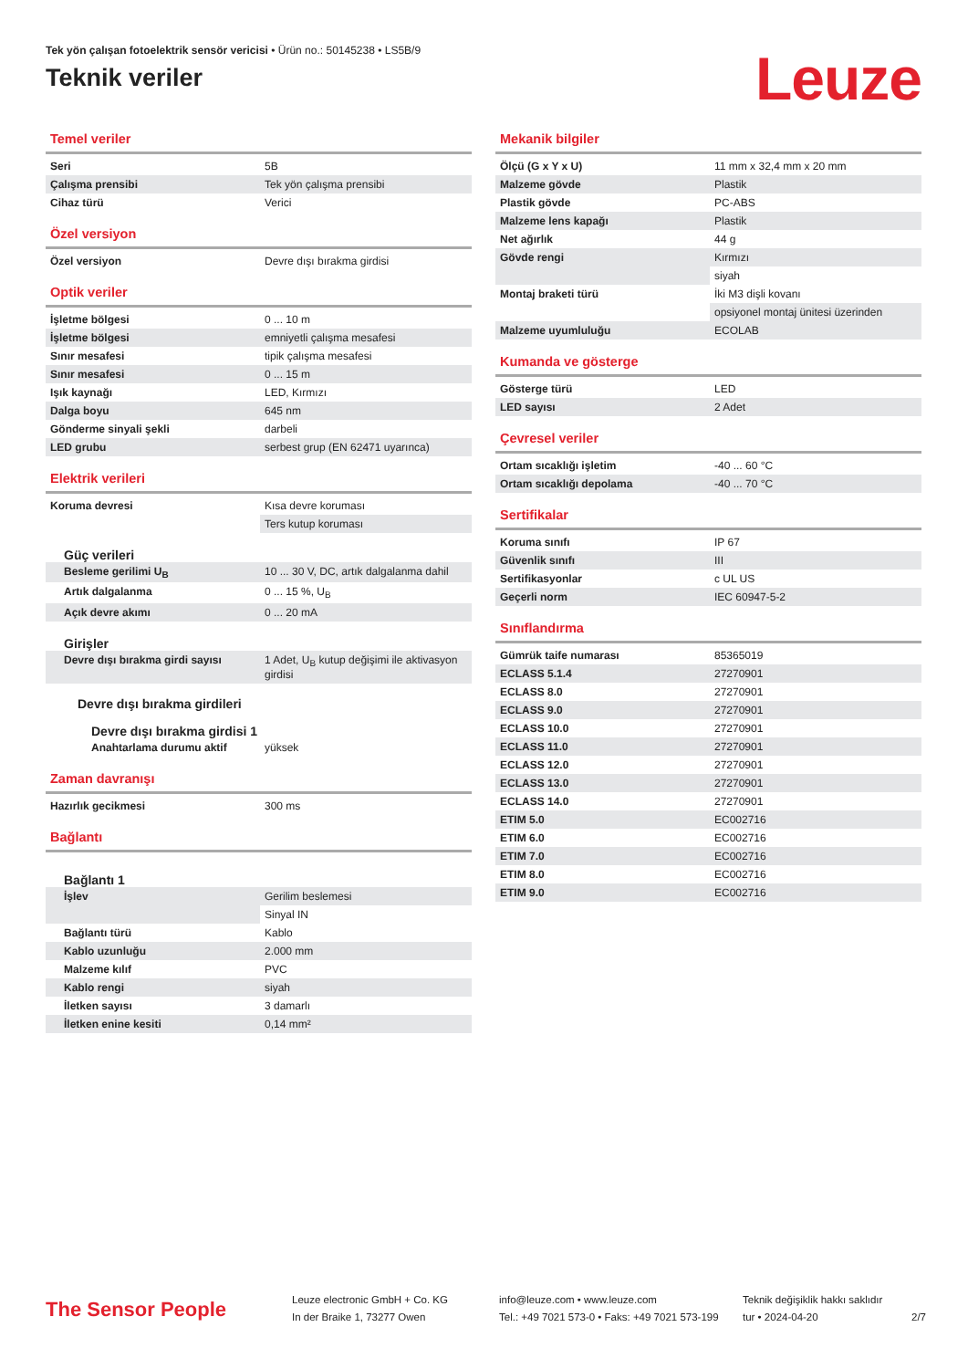Tek yön çalışan fotoelektrik sensör vericisi • Ürün no.: 50145238 • LS5B/9
Teknik veriler
Leuze
Temel veriler
| Seri | 5B |
| Çalışma prensibi | Tek yön çalışma prensibi |
| Cihaz türü | Verici |
Özel versiyon
| Özel versiyon | Devre dışı bırakma girdisi |
Optik veriler
| İşletme bölgesi | 0 ... 10 m |
| İşletme bölgesi | emniyetli çalışma mesafesi |
| Sınır mesafesi | tipik çalışma mesafesi |
| Sınır mesafesi | 0 ... 15 m |
| Işık kaynağı | LED, Kırmızı |
| Dalga boyu | 645 nm |
| Gönderme sinyali şekli | darbeli |
| LED grubu | serbest grup (EN 62471 uyarınca) |
Elektrik verileri
| Koruma devresi | Kısa devre koruması |
| | Ters kutup koruması |
Güç verileri
| Besleme gerilimi U<sub>B</sub> | 10 ... 30 V, DC, artık dalgalanma dahil |
| Artık dalgalanma | 0 ... 15 %, U<sub>B</sub> |
| Açık devre akımı | 0 ... 20 mA |
Girişler
| Devre dışı bırakma girdi sayısı | 1 Adet, U<sub>B</sub> kutup değişimi ile aktivasyon girdisi |
Devre dışı bırakma girdileri
Devre dışı bırakma girdisi 1
| Anahtarlama durumu aktif | yüksek |
Zaman davranışı
| Hazırlık gecikmesi | 300 ms |
Bağlantı
Bağlantı 1
| İşlev | Gerilim beslemesi |
| | Sinyal IN |
| Bağlantı türü | Kablo |
| Kablo uzunluğu | 2.000 mm |
| Malzeme kılıf | PVC |
| Kablo rengi | siyah |
| İletken sayısı | 3 damarlı |
| İletken enine kesiti | 0,14 mm² |
Mekanik bilgiler
| Ölçü (G x Y x U) | 11 mm x 32,4 mm x 20 mm |
| Malzeme gövde | Plastik |
| Plastik gövde | PC-ABS |
| Malzeme lens kapağı | Plastik |
| Net ağırlık | 44 g |
| Gövde rengi | Kırmızı |
| | siyah |
| Montaj braketi türü | İki M3 dişli kovanı |
| | opsiyonel montaj ünitesi üzerinden |
| Malzeme uyumluluğu | ECOLAB |
Kumanda ve gösterge
| Gösterge türü | LED |
| LED sayısı | 2 Adet |
Çevresel veriler
| Ortam sıcaklığı işletim | -40 ... 60 °C |
| Ortam sıcaklığı depolama | -40 ... 70 °C |
Sertifikalar
| Koruma sınıfı | IP 67 |
| Güvenlik sınıfı | III |
| Sertifikasyonlar | c UL US |
| Geçerli norm | IEC 60947-5-2 |
Sınıflandırma
| Gümrük taife numarası | 85365019 |
| ECLASS 5.1.4 | 27270901 |
| ECLASS 8.0 | 27270901 |
| ECLASS 9.0 | 27270901 |
| ECLASS 10.0 | 27270901 |
| ECLASS 11.0 | 27270901 |
| ECLASS 12.0 | 27270901 |
| ECLASS 13.0 | 27270901 |
| ECLASS 14.0 | 27270901 |
| ETIM 5.0 | EC002716 |
| ETIM 6.0 | EC002716 |
| ETIM 7.0 | EC002716 |
| ETIM 8.0 | EC002716 |
| ETIM 9.0 | EC002716 |
The Sensor People
Leuze electronic GmbH + Co. KG
In der Braike 1, 73277 Owen
info@leuze.com • www.leuze.com
Tel.: +49 7021 573-0 • Faks: +49 7021 573-199
Teknik değişiklik hakkı saklıdır
tur • 2024-04-20
2/7